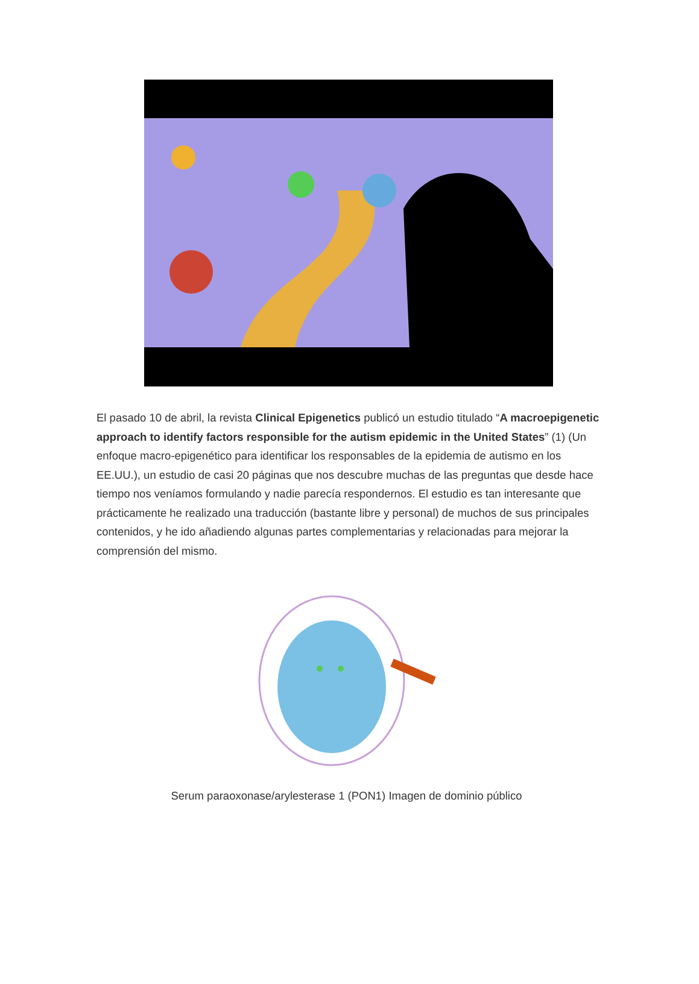El pasado 10 de abril, la revista Clinical Epigenetics publicó un estudio titulado “A macroepigenetic approach to identify factors responsible for the autism epidemic in the United States” (1) (Un enfoque macro-epigenético para identificar los responsables de la epidemia de autismo en los EE.UU.), un estudio de casi 20 páginas que nos descubre muchas de las preguntas que desde hace tiempo nos veníamos formulando y nadie parecía respondernos. El estudio es tan interesante que prácticamente he realizado una traducción (bastante libre y personal) de muchos de sus principales contenidos, y he ido añadiendo algunas partes complementarias y relacionadas para mejorar la comprensión del mismo.
Serum paraoxonase/arylesterase 1 (PON1) Imagen de dominio público